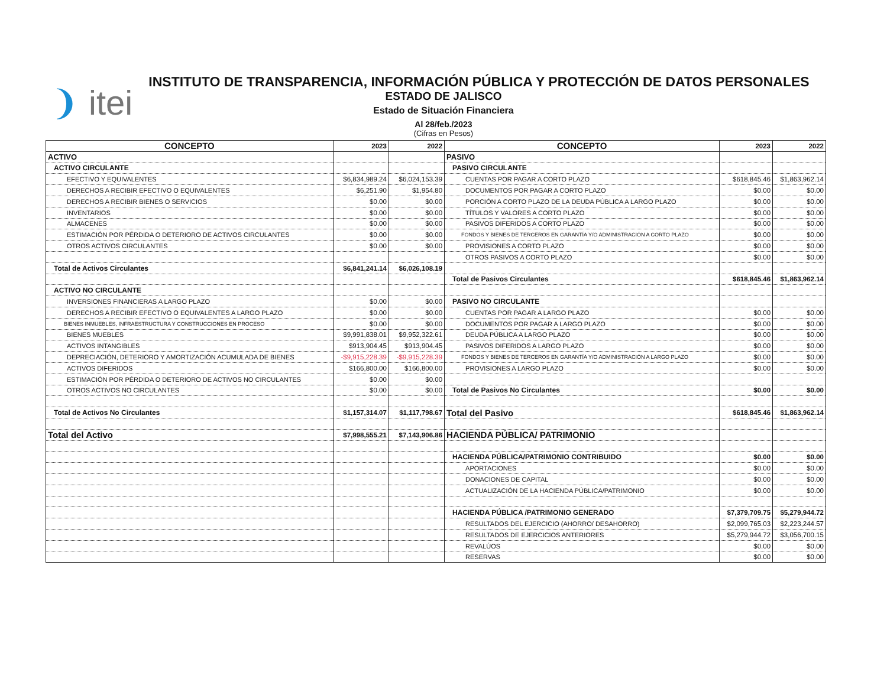❩ itei
INSTITUTO DE TRANSPARENCIA, INFORMACIÓN PÚBLICA Y PROTECCIÓN DE DATOS PERSONALES
ESTADO DE JALISCO
Estado de Situación Financiera
Al 28/feb./2023
(Cifras en Pesos)
| CONCEPTO | 2023 | 2022 | CONCEPTO | 2023 | 2022 |
| --- | --- | --- | --- | --- | --- |
| ACTIVO | | | PASIVO | | |
| ACTIVO CIRCULANTE | | | PASIVO CIRCULANTE | | |
| EFECTIVO Y EQUIVALENTES | $6,834,989.24 | $6,024,153.39 | CUENTAS POR PAGAR A CORTO PLAZO | $618,845.46 | $1,863,962.14 |
| DERECHOS A RECIBIR EFECTIVO O EQUIVALENTES | $6,251.90 | $1,954.80 | DOCUMENTOS POR PAGAR A CORTO PLAZO | $0.00 | $0.00 |
| DERECHOS A RECIBIR BIENES O SERVICIOS | $0.00 | $0.00 | PORCIÓN A CORTO PLAZO DE LA DEUDA PÚBLICA A LARGO PLAZO | $0.00 | $0.00 |
| INVENTARIOS | $0.00 | $0.00 | TÍTULOS Y VALORES A CORTO PLAZO | $0.00 | $0.00 |
| ALMACENES | $0.00 | $0.00 | PASIVOS DIFERIDOS A CORTO PLAZO | $0.00 | $0.00 |
| ESTIMACIÓN POR PÉRDIDA O DETERIORO DE ACTIVOS CIRCULANTES | $0.00 | $0.00 | FONDOS Y BIENES DE TERCEROS EN GARANTÍA Y/O ADMINISTRACIÓN A CORTO PLAZO | $0.00 | $0.00 |
| OTROS ACTIVOS CIRCULANTES | $0.00 | $0.00 | PROVISIONES A CORTO PLAZO | $0.00 | $0.00 |
| | | | OTROS PASIVOS A CORTO PLAZO | $0.00 | $0.00 |
| Total de Activos Circulantes | $6,841,241.14 | $6,026,108.19 | | | |
| | | | Total de Pasivos Circulantes | $618,845.46 | $1,863,962.14 |
| ACTIVO NO CIRCULANTE | | | | | |
| INVERSIONES FINANCIERAS A LARGO PLAZO | $0.00 | $0.00 | PASIVO NO CIRCULANTE | | |
| DERECHOS A RECIBIR EFECTIVO O EQUIVALENTES A LARGO PLAZO | $0.00 | $0.00 | CUENTAS POR PAGAR A LARGO PLAZO | $0.00 | $0.00 |
| BIENES INMUEBLES, INFRAESTRUCTURA Y CONSTRUCCIONES EN PROCESO | $0.00 | $0.00 | DOCUMENTOS POR PAGAR A LARGO PLAZO | $0.00 | $0.00 |
| BIENES MUEBLES | $9,991,838.01 | $9,952,322.61 | DEUDA PÚBLICA A LARGO PLAZO | $0.00 | $0.00 |
| ACTIVOS INTANGIBLES | $913,904.45 | $913,904.45 | PASIVOS DIFERIDOS A LARGO PLAZO | $0.00 | $0.00 |
| DEPRECIACIÓN, DETERIORO Y AMORTIZACIÓN ACUMULADA DE BIENES | -$9,915,228.39 | -$9,915,228.39 | FONDOS Y BIENES DE TERCEROS EN GARANTÍA Y/O ADMINISTRACIÓN A LARGO PLAZO | $0.00 | $0.00 |
| ACTIVOS DIFERIDOS | $166,800.00 | $166,800.00 | PROVISIONES A LARGO PLAZO | $0.00 | $0.00 |
| ESTIMACIÓN POR PÉRDIDA O DETERIORO DE ACTIVOS NO CIRCULANTES | $0.00 | $0.00 | | | |
| OTROS ACTIVOS NO CIRCULANTES | $0.00 | $0.00 | Total de Pasivos No Circulantes | $0.00 | $0.00 |
| Total de Activos No Circulantes | $1,157,314.07 | $1,117,798.67 | Total del Pasivo | $618,845.46 | $1,863,962.14 |
| Total del Activo | $7,998,555.21 | $7,143,906.86 | HACIENDA PÚBLICA/ PATRIMONIO | | |
| | | | HACIENDA PÚBLICA/PATRIMONIO CONTRIBUIDO | $0.00 | $0.00 |
| | | | APORTACIONES | $0.00 | $0.00 |
| | | | DONACIONES DE CAPITAL | $0.00 | $0.00 |
| | | | ACTUALIZACIÓN DE LA HACIENDA PÚBLICA/PATRIMONIO | $0.00 | $0.00 |
| | | | HACIENDA PÚBLICA /PATRIMONIO GENERADO | $7,379,709.75 | $5,279,944.72 |
| | | | RESULTADOS DEL EJERCICIO (AHORRO/ DESAHORRO) | $2,099,765.03 | $2,223,244.57 |
| | | | RESULTADOS DE EJERCICIOS ANTERIORES | $5,279,944.72 | $3,056,700.15 |
| | | | REVALÚOS | $0.00 | $0.00 |
| | | | RESERVAS | $0.00 | $0.00 |